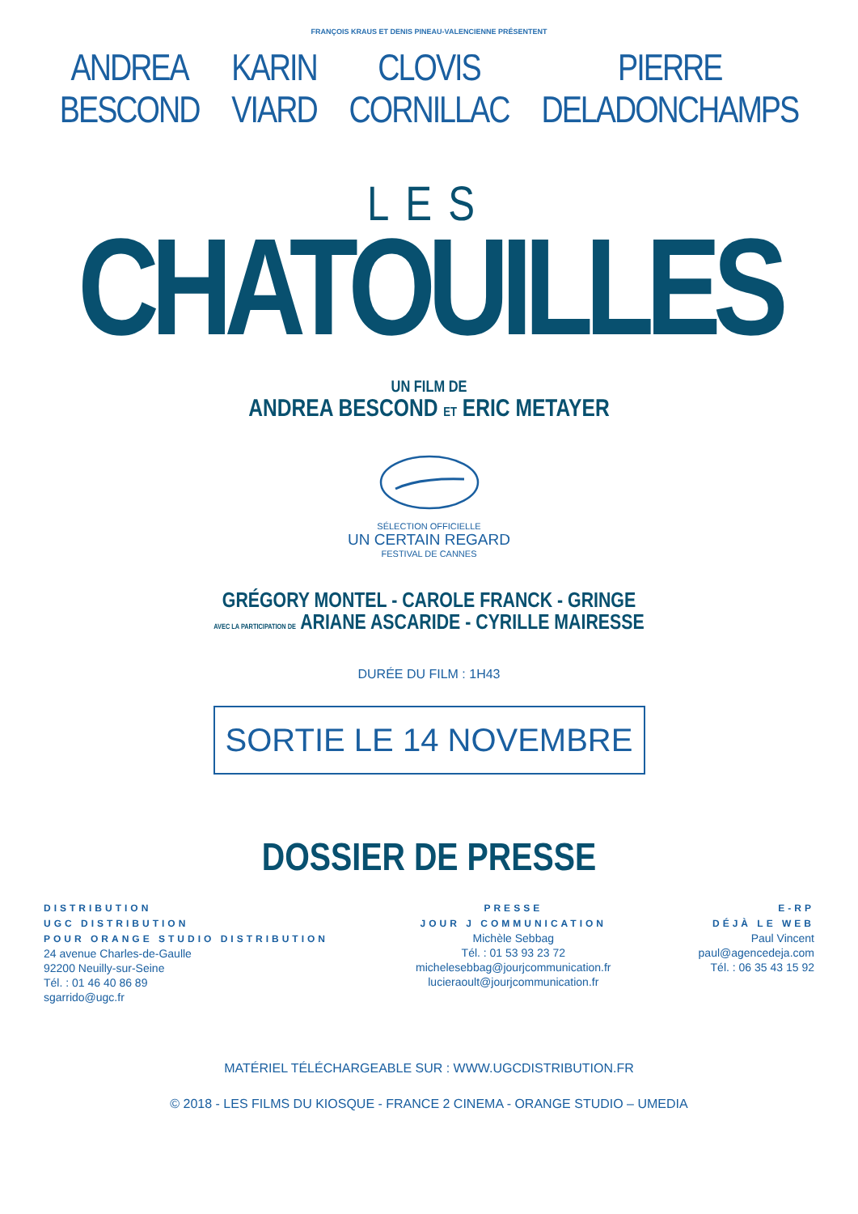FRANÇOIS KRAUS ET DENIS PINEAU-VALENCIENNE PRÉSENTENT
ANDREA
BESCOND
KARIN
VIARD
CLOVIS
CORNILLAC
PIERRE
DELADONCHAMPS
LES
CHATOUILLES
UN FILM DE
ANDREA BESCOND ET ERIC METAYER
SÉLECTION OFFICIELLE
UN CERTAIN REGARD
FESTIVAL DE CANNES
GRÉGORY MONTEL - CAROLE FRANCK - GRINGE
AVEC LA PARTICIPATION DE ARIANE ASCARIDE - CYRILLE MAIRESSE
DURÉE DU FILM : 1H43
SORTIE LE 14 NOVEMBRE
DOSSIER DE PRESSE
DISTRIBUTION
UGC DISTRIBUTION
POUR ORANGE STUDIO DISTRIBUTION
24 avenue Charles-de-Gaulle
92200 Neuilly-sur-Seine
Tél. : 01 46 40 86 89
sgarrido@ugc.fr
PRESSE
JOUR J COMMUNICATION
Michèle Sebbag
Tél. : 01 53 93 23 72
michelesebbag@jourjcommunication.fr
lucieraoult@jourjcommunication.fr
E-RP
DÉJÀ LE WEB
Paul Vincent
paul@agencedeja.com
Tél. : 06 35 43 15 92
MATÉRIEL TÉLÉCHARGEABLE SUR : WWW.UGCDISTRIBUTION.FR
© 2018 - LES FILMS DU KIOSQUE - FRANCE 2 CINEMA - ORANGE STUDIO – UMEDIA